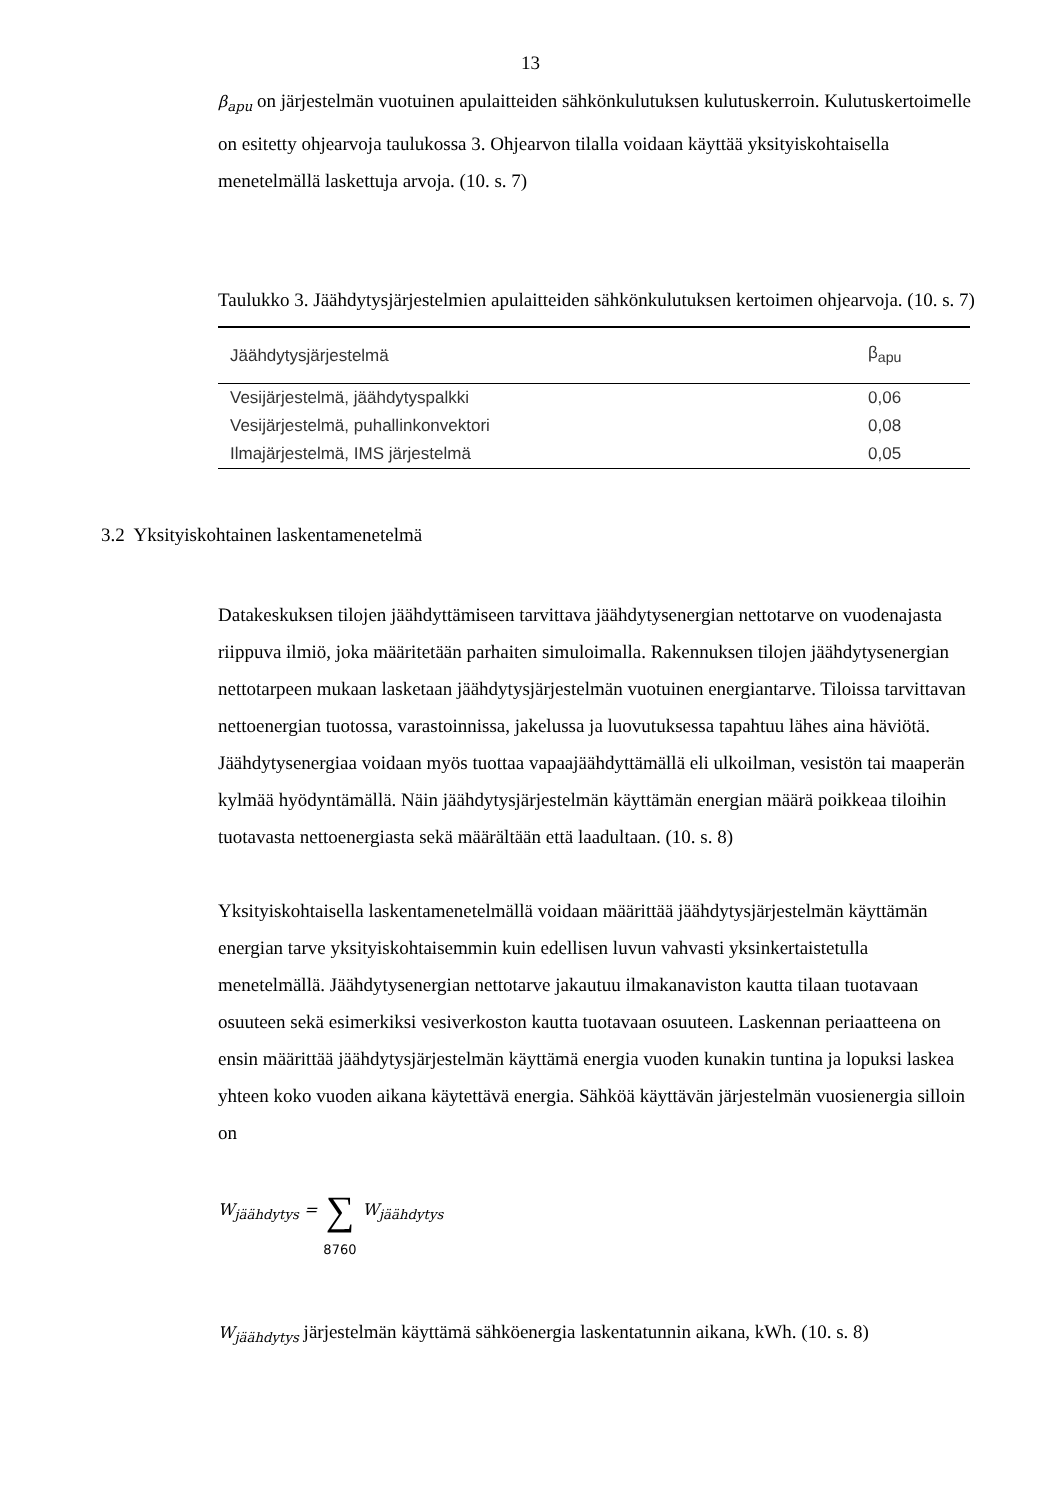13
β<sub>apu</sub> on järjestelmän vuotuinen apulaitteiden sähkönkulutuksen kulutuskerroin. Kulutuskertoimelle on esitetty ohjearvoja taulukossa 3. Ohjearvon tilalla voidaan käyttää yksityiskohtaisella menetelmällä laskettuja arvoja. (10. s. 7)
Taulukko 3. Jäähdytysjärjestelmien apulaitteiden sähkönkulutuksen kertoimen ohjearvoja. (10. s. 7)
| Jäähdytysjärjestelmä | β<sub>apu</sub> |
| --- | --- |
| Vesijärjestelmä, jäähdytyspalkki | 0,06 |
| Vesijärjestelmä, puhallinkonvektori | 0,08 |
| Ilmajärjestelmä, IMS järjestelmä | 0,05 |
3.2 Yksityiskohtainen laskentamenetelmä
Datakeskuksen tilojen jäähdyttämiseen tarvittava jäähdytysenergian nettotarve on vuodenajasta riippuva ilmiö, joka määritetään parhaiten simuloimalla. Rakennuksen tilojen jäähdytysenergian nettotarpeen mukaan lasketaan jäähdytysjärjestelmän vuotuinen energiantarve. Tiloissa tarvittavan nettoenergian tuotossa, varastoinnissa, jakelussa ja luovutuksessa tapahtuu lähes aina häviötä. Jäähdytysenergiaa voidaan myös tuottaa vapaajäähdyttämällä eli ulkoilman, vesistön tai maaperän kylmää hyödyntämällä. Näin jäähdytysjärjestelmän käyttämän energian määrä poikkeaa tiloihin tuotavasta nettoenergiasta sekä määrältään että laadultaan. (10. s. 8)
Yksityiskohtaisella laskentamenetelmällä voidaan määrittää jäähdytysjärjestelmän käyttämän energian tarve yksityiskohtaisemmin kuin edellisen luvun vahvasti yksinkertaistetulla menetelmällä. Jäähdytysenergian nettotarve jakautuu ilmakanaviston kautta tilaan tuotavaan osuuteen sekä esimerkiksi vesiverkoston kautta tuotavaan osuuteen. Laskennan periaatteena on ensin määrittää jäähdytysjärjestelmän käyttämä energia vuoden kunakin tuntina ja lopuksi laskea yhteen koko vuoden aikana käytettävä energia. Sähköä käyttävän järjestelmän vuosienergia silloin on
W<sub>jäähdytys</sub> = ∑ 8760 W<sub>jäähdytys</sub>
W<sub>jäähdytys</sub> järjestelmän käyttämä sähköenergia laskentatunnin aikana, kWh. (10. s. 8)